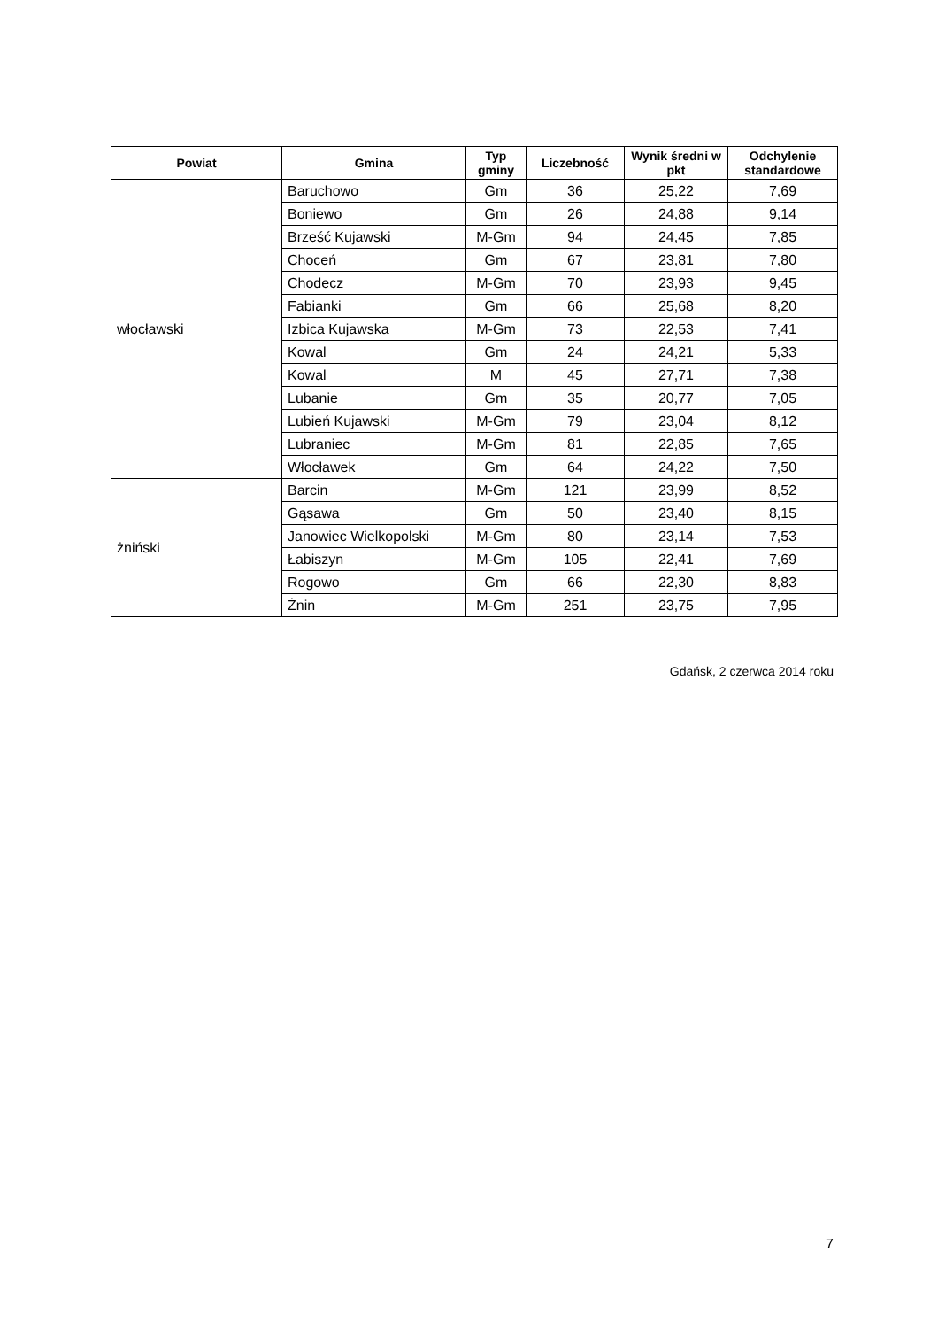| Powiat | Gmina | Typ gminy | Liczebność | Wynik średni w pkt | Odchylenie standardowe |
| --- | --- | --- | --- | --- | --- |
| włocławski | Baruchowo | Gm | 36 | 25,22 | 7,69 |
| | Boniewo | Gm | 26 | 24,88 | 9,14 |
| | Brześć Kujawski | M-Gm | 94 | 24,45 | 7,85 |
| | Choceń | Gm | 67 | 23,81 | 7,80 |
| | Chodecz | M-Gm | 70 | 23,93 | 9,45 |
| | Fabianki | Gm | 66 | 25,68 | 8,20 |
| | Izbica Kujawska | M-Gm | 73 | 22,53 | 7,41 |
| | Kowal | Gm | 24 | 24,21 | 5,33 |
| | Kowal | M | 45 | 27,71 | 7,38 |
| | Lubanie | Gm | 35 | 20,77 | 7,05 |
| | Lubień Kujawski | M-Gm | 79 | 23,04 | 8,12 |
| | Lubraniec | M-Gm | 81 | 22,85 | 7,65 |
| | Włocławek | Gm | 64 | 24,22 | 7,50 |
| żniński | Barcin | M-Gm | 121 | 23,99 | 8,52 |
| | Gąsawa | Gm | 50 | 23,40 | 8,15 |
| | Janowiec Wielkopolski | M-Gm | 80 | 23,14 | 7,53 |
| | Łabiszyn | M-Gm | 105 | 22,41 | 7,69 |
| | Rogowo | Gm | 66 | 22,30 | 8,83 |
| | Żnin | M-Gm | 251 | 23,75 | 7,95 |
Gdańsk, 2 czerwca 2014 roku
7